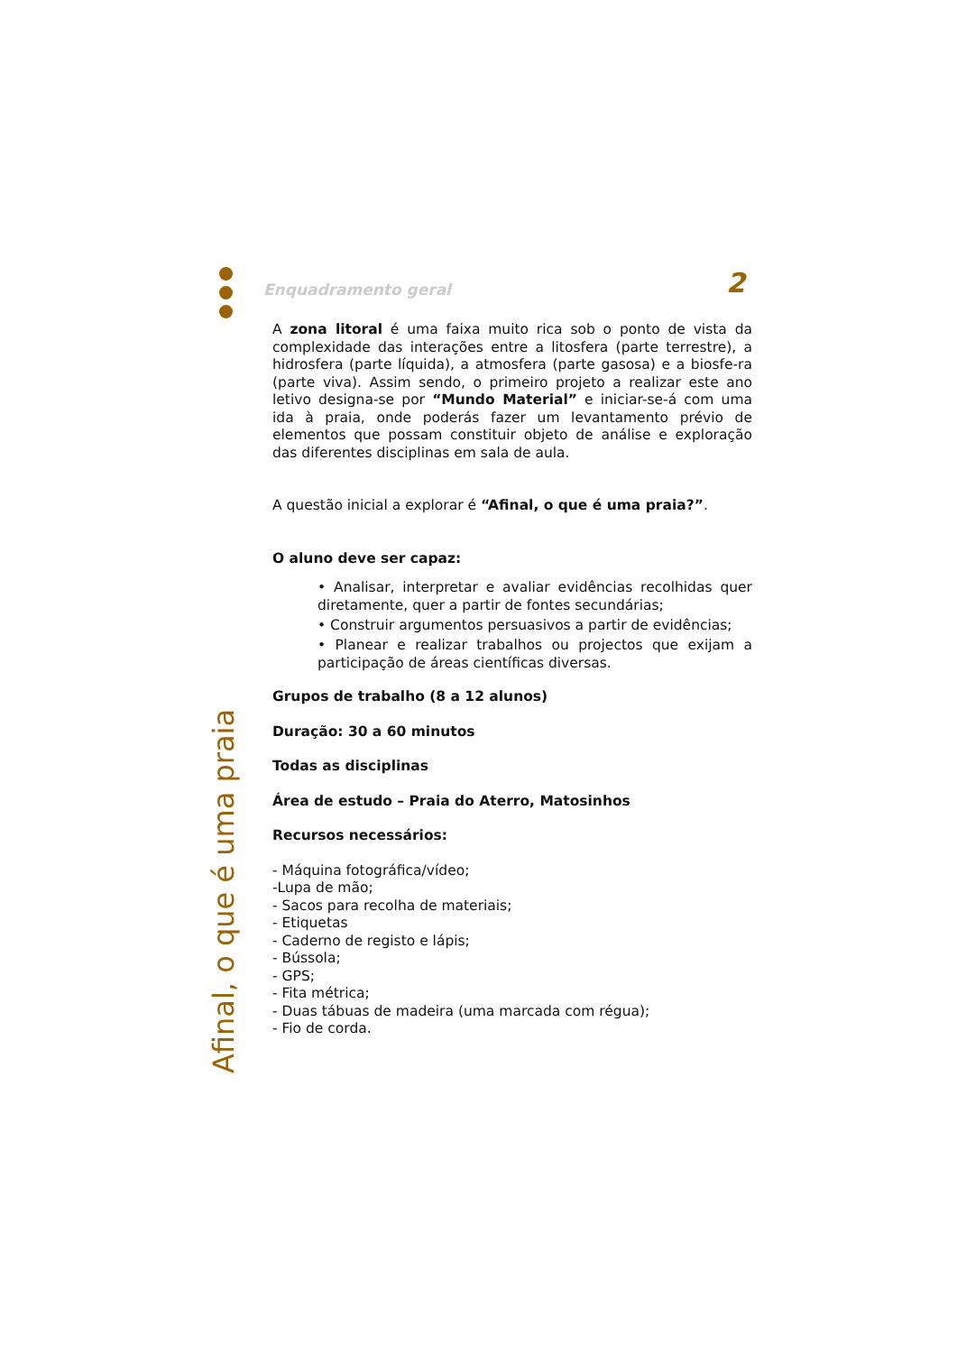Enquadramento geral 2
Afinal, o que é uma praia
A zona litoral é uma faixa muito rica sob o ponto de vista da complexidade das interações entre a litosfera (parte terrestre), a hidrosfera (parte líquida), a atmosfera (parte gasosa) e a biosfe-ra (parte viva). Assim sendo, o primeiro projeto a realizar este ano letivo designa-se por “Mundo Material” e iniciar-se-á com uma ida à praia, onde poderás fazer um levantamento prévio de elementos que possam constituir objeto de análise e exploração das diferentes disciplinas em sala de aula.
A questão inicial a explorar é “Afinal, o que é uma praia?”.
O aluno deve ser capaz:
• Analisar, interpretar e avaliar evidências recolhidas quer diretamente, quer a partir de fontes secundárias;
• Construir argumentos persuasivos a partir de evidências;
• Planear e realizar trabalhos ou projectos que exijam a participação de áreas científicas diversas.
Grupos de trabalho (8 a 12 alunos)
Duração: 30 a 60 minutos
Todas as disciplinas
Área de estudo – Praia do Aterro, Matosinhos
Recursos necessários:
- Máquina fotográfica/vídeo;
-Lupa de mão;
- Sacos para recolha de materiais;
- Etiquetas
- Caderno de registo e lápis;
- Bússola;
- GPS;
- Fita métrica;
- Duas tábuas de madeira (uma marcada com régua);
- Fio de corda.